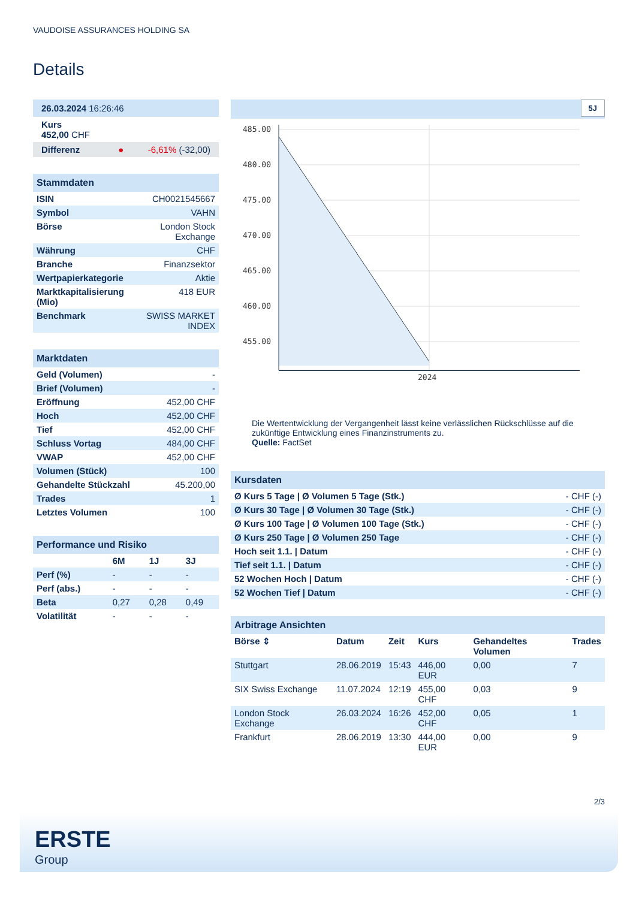VAUDOISE ASSURANCES HOLDING SA
Details
| 26.03.2024 16:26:46 |
| Kurs 452,00 CHF |
| Differenz ● -6,61% (-32,00) |
| Stammdaten | |
| ISIN | CH0021545667 |
| Symbol | VAHN |
| Börse | London Stock Exchange |
| Währung | CHF |
| Branche | Finanzsektor |
| Wertpapierkategorie | Aktie |
| Marktkapitalisierung (Mio) | 418 EUR |
| Benchmark | SWISS MARKET INDEX |
| Marktdaten | |
| Geld (Volumen) | - |
| Brief (Volumen) | - |
| Eröffnung | 452,00 CHF |
| Hoch | 452,00 CHF |
| Tief | 452,00 CHF |
| Schluss Vortag | 484,00 CHF |
| VWAP | 452,00 CHF |
| Volumen (Stück) | 100 |
| Gehandelte Stückzahl | 45.200,00 |
| Trades | 1 |
| Letztes Volumen | 100 |
| Performance und Risiko | | | |
| | 6M | 1J | 3J |
| Perf (%) | - | - | - |
| Perf (abs.) | - | - | - |
| Beta | 0,27 | 0,28 | 0,49 |
| Volatilität | - | - | - |
5J
485.00
480.00
475.00
470.00
465.00
460.00
455.00
2024
Die Wertentwicklung der Vergangenheit lässt keine verlässlichen Rückschlüsse auf die zukünftige Entwicklung eines Finanzinstruments zu.
Quelle: FactSet
| Kursdaten | |
| Ø Kurs 5 Tage / Ø Volumen 5 Tage (Stk.) | - CHF (-) |
| Ø Kurs 30 Tage / Ø Volumen 30 Tage (Stk.) | - CHF (-) |
| Ø Kurs 100 Tage / Ø Volumen 100 Tage (Stk.) | - CHF (-) |
| Ø Kurs 250 Tage / Ø Volumen 250 Tage | - CHF (-) |
| Hoch seit 1.1. / Datum | - CHF (-) |
| Tief seit 1.1. / Datum | - CHF (-) |
| 52 Wochen Hoch / Datum | - CHF (-) |
| 52 Wochen Tief / Datum | - CHF (-) |
| Arbitrage Ansichten | | | | | |
| Börse ⇕ | Datum | Zeit | Kurs | Gehandeltes Volumen | Trades |
| Stuttgart | 28.06.2019 | 15:43 | 446,00 EUR | 0,00 | 7 |
| SIX Swiss Exchange | 11.07.2024 | 12:19 | 455,00 CHF | 0,03 | 9 |
| London Stock Exchange | 26.03.2024 | 16:26 | 452,00 CHF | 0,05 | 1 |
| Frankfurt | 28.06.2019 | 13:30 | 444,00 EUR | 0,00 | 9 |
2/3
ERSTE
Group